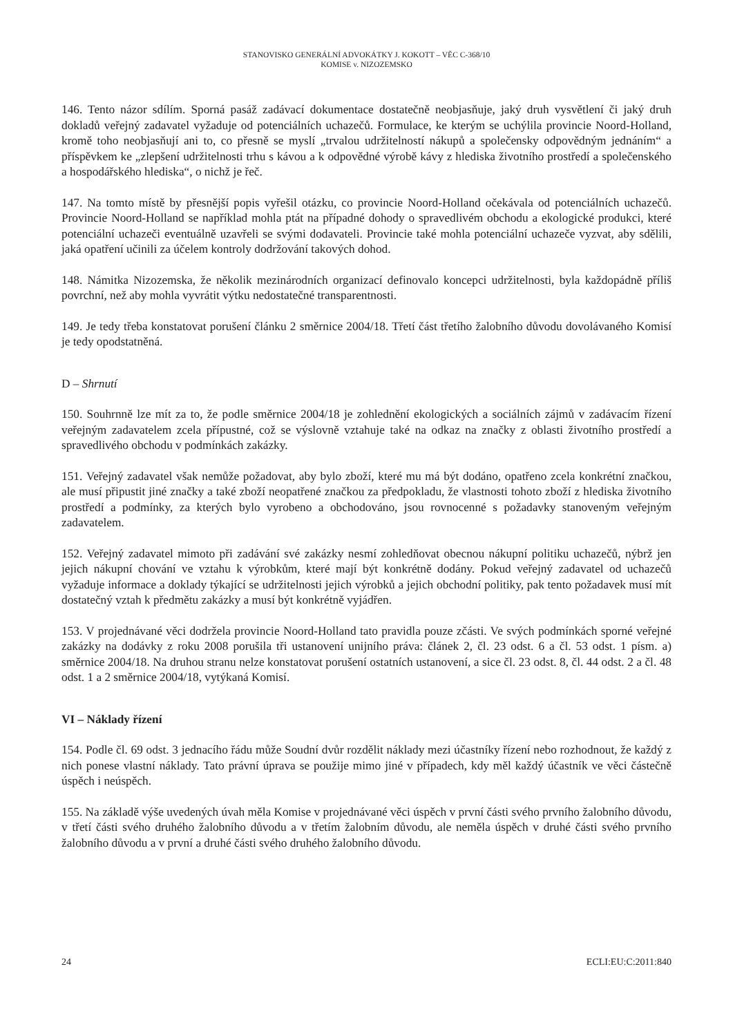STANOVISKO GENERÁLNÍ ADVOKÁTKY J. KOKOTT – VĚC C-368/10
KOMISE v. NIZOZEMSKO
146. Tento názor sdílím. Sporná pasáž zadávací dokumentace dostatečně neobjasňuje, jaký druh vysvětlení či jaký druh dokladů veřejný zadavatel vyžaduje od potenciálních uchazečů. Formulace, ke kterým se uchýlila provincie Noord-Holland, kromě toho neobjasňují ani to, co přesně se myslí „trvalou udržitelností nákupů a společensky odpovědným jednáním“ a příspěvkem ke „zlepšení udržitelnosti trhu s kávou a k odpovědné výrobě kávy z hlediska životního prostředí a společenského a hospodářského hlediska“, o nichž je řeč.
147. Na tomto místě by přesnější popis vyřešil otázku, co provincie Noord-Holland očekávala od potenciálních uchazečů. Provincie Noord-Holland se například mohla ptát na případné dohody o spravedlivém obchodu a ekologické produkci, které potenciální uchazeči eventuálně uzavřeli se svými dodavateli. Provincie také mohla potenciální uchazeče vyzvat, aby sdělili, jaká opatření učinili za účelem kontroly dodržování takových dohod.
148. Námitka Nizozemska, že několik mezinárodních organizací definovalo koncepci udržitelnosti, byla každopádně příliš povrchní, než aby mohla vyvrátit výtku nedostatečné transparentnosti.
149. Je tedy třeba konstatovat porušení článku 2 směrnice 2004/18. Třetí část třetího žalobního důvodu dovolávaného Komisí je tedy opodstatněná.
D – Shrnutí
150. Souhrnně lze mít za to, že podle směrnice 2004/18 je zohlednění ekologických a sociálních zájmů v zadávacím řízení veřejným zadavatelem zcela přípustné, což se výslovně vztahuje také na odkaz na značky z oblasti životního prostředí a spravedlivého obchodu v podmínkách zakázky.
151. Veřejný zadavatel však nemůže požadovat, aby bylo zboží, které mu má být dodáno, opatřeno zcela konkrétní značkou, ale musí připustit jiné značky a také zboží neopatřené značkou za předpokladu, že vlastnosti tohoto zboží z hlediska životního prostředí a podmínky, za kterých bylo vyrobeno a obchodováno, jsou rovnocenné s požadavky stanoveným veřejným zadavatelem.
152. Veřejný zadavatel mimoto při zadávání své zakázky nesmí zohledňovat obecnou nákupní politiku uchazečů, nýbrž jen jejich nákupní chování ve vztahu k výrobkům, které mají být konkrétně dodány. Pokud veřejný zadavatel od uchazečů vyžaduje informace a doklady týkající se udržitelnosti jejich výrobků a jejich obchodní politiky, pak tento požadavek musí mít dostatečný vztah k předmětu zakázky a musí být konkrétně vyjádřen.
153. V projednávané věci dodržela provincie Noord-Holland tato pravidla pouze zčásti. Ve svých podmínkách sporné veřejné zakázky na dodávky z roku 2008 porušila tři ustanovení unijního práva: článek 2, čl. 23 odst. 6 a čl. 53 odst. 1 písm. a) směrnice 2004/18. Na druhou stranu nelze konstatovat porušení ostatních ustanovení, a sice čl. 23 odst. 8, čl. 44 odst. 2 a čl. 48 odst. 1 a 2 směrnice 2004/18, vytýkaná Komisí.
VI – Náklady řízení
154. Podle čl. 69 odst. 3 jednacího řádu může Soudní dvůr rozdělit náklady mezi účastníky řízení nebo rozhodnout, že každý z nich ponese vlastní náklady. Tato právní úprava se použije mimo jiné v případech, kdy měl každý účastník ve věci částečně úspěch i neúspěch.
155. Na základě výše uvedených úvah měla Komise v projednávané věci úspěch v první části svého prvního žalobního důvodu, v třetí části svého druhého žalobního důvodu a v třetím žalobním důvodu, ale neměla úspěch v druhé části svého prvního žalobního důvodu a v první a druhé části svého druhého žalobního důvodu.
24 ECLI:EU:C:2011:840